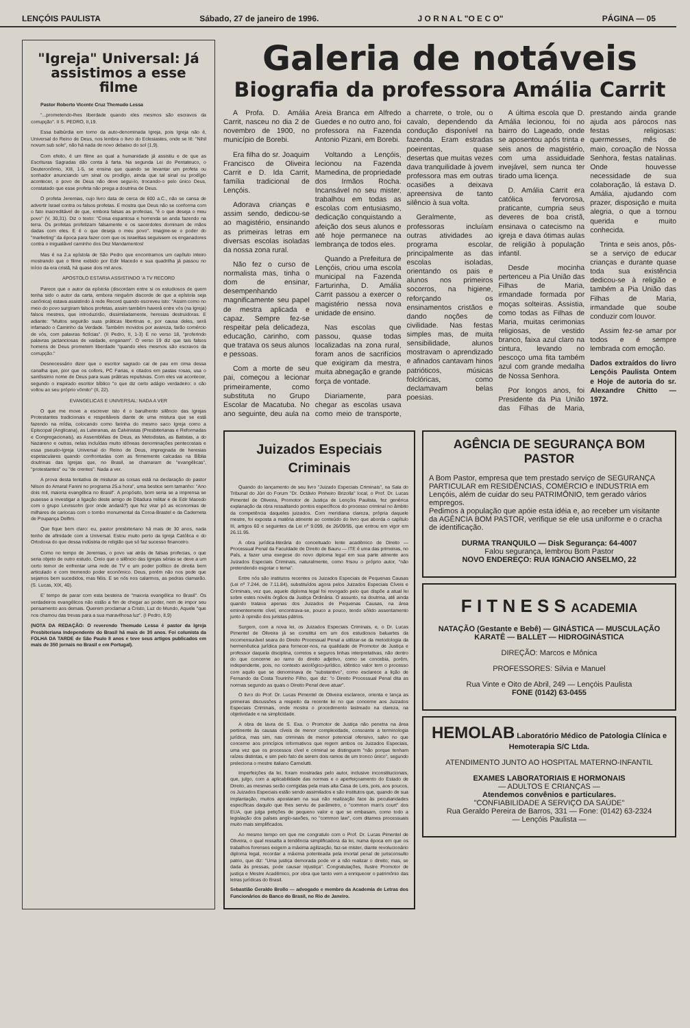LENÇÓIS PAULISTA Sábado, 27 de janeiro de 1996. J O R N A L "O E C O" PÁGINA — 05
"Igreja" Universal: Já assistimos a esse filme
Pastor Roberto Vicente Cruz Themudo Lessa
"...prometendo-lhes liberdade quando eles mesmos são escravos da corrupção". II S. PEDRO, II,19.
Essa balbúrdia em torno da auto-denominada Igreja, pois Igreja não é, Universal do Reino de Deus, nos lembra o livro do Eclesiastes, onde se lê: "Nihil novum sub sole", não há nada de novo debaixo do sol (1,9).
Com efeito, é um filme ao qual a humanidade já assistiu e de que as Escrituras Sagradas dão conta à farta. Na segunda Lei do Pentateuco, o Deuteronômio, XIII, 1-5, se ensina que quando se levantar um profeta ou sonhador anunciando um sinal ou prodígio, ainda que tal sinal ou prodígio acontecer, o povo de Deus não deve segui-lo, trocando-o pelo único Deus, constatado que esse profeta não prega a doutrina de Deus.
O profeta Jeremias, cujo livro data de cerca de 600 a.C., não se cansa de advertir Israel contra os falsos profetas. E mostra que Deus não se conforma com o fato inacreditável de que, embora falsas as profecias, "é o que deseja o meu povo" (V, 30,31). Diz o texto: "Coisa espantosa e horrenda se anda fazendo na terra. Os profetas profetizam falsamente e os sacerdotes dominam de mãos dadas com eles. E é o que deseja o meu povo". Imagine-se o poder do "marketing" da época para fazer com que os israelitas seguissem os enganadores contra o inigualável caminho dos Dez Mandamentos!
Mas é na 2.a epístola de São Pedro que encontramos um capítulo inteiro mostrando que o filme exibido por Edir Macedo e sua quadrilha já passou no início da era cristã, há quase dois mil anos.
APOSTOLO ESTARIA ASSISTINDO 'A TV RECORD
Parece que o autor da epístola (discordam entre si os estudiosos de quem tenha sido o autor da carta, embora ninguém discorde de que a epístola seja canônica) estava assistindo à rede Record quando escreveu isto: "Assim como no meio do povo surgiram falsos profetas, assim também haverá entre vós (na Igreja) falsos mestres, que introduzirão, dissimiladamente, heresias destruidoras. E adiante: "Muitos seguirão suas práticas libertinas e, por causa deles, será infamado o Caminho da Verdade. Também movidos por avareza, farão comércio de vós, com palavras fictícias". (II Pedro, II, 1-3) E no verso 18, "proferindo palavras jactanciosas de vaidade, enganam". O verso 19 diz que tais falsos homens de Deus prometem liberdade "quando eles mesmos são escravos da corrupção."
Desnecessário dizer que o escritor sagrado cai de pau em cima dessa canalha que, pior que os collors, PC Farias, e citados em pastas rosas, usa o santíssimo nome de Deus para suas práticas repulsivas. Com eles vai acontecer, segundo o inspirado escritor bíblico "o que diz certo adágio verdadeiro: o cão voltou ao seu próprio vômito" (II, 22).
EVANGELICAS E UNIVERSAL: NADA A VER
O que me move a escrever isto é o barulhento silêncio das Igrejas Protestantes tradicionais e respeitáveis diante de uma mistura que se está fazendo na mídia, colocando como farinha do mesmo saco Igreja como a Episcopal (Anglicana), as Luteranas, as Calvinistas (Presbiterianas e Reformadas e Congregacionais), as Assembléias de Deus, as Metodistas, as Batistas, a do Nazareno e outras, nelas incluídas muito idôneas denominações pentecostais e essa pseudo-Igreja Universal do Reino de Deus, impregnada de heresias espetaculares quando confrontadas com as firmemente calcadas na Bíblia doutrinas das Igrejas que, no Brasil, se chamaram de "evangélicas", "protestantes" ou "de crentes". Nada a ver.
A prova desta tentativa de misturar as coisas está na declaração do pastor Nilson do Amaral Fanini no programa 25.a hora", uma bestice sem tamanho: "Ano dois mil, maioria evangélica no Brasil". A propósito, bom seria se a imprensa se pusesse a investigar a ligação deste amigo de Ditadura militar e de Edir Macedo com o grupo Levissohn (por onde andará?) que fez virar pó as economias de milhares de cariocas com o tombo monumental da Coroa-Brastel e da Caderneta de Poupança Delfim.
Que fique bem claro: eu, pastor presbiteriano há mais de 30 anos, nada tenho de afinidade com a Universal. Estou muito perto da Igreja Católica e do Ortodoxa do que dessa indústria de religião que só faz sucesso financeiro.
Como no tempo de Jeremias, o povo vai atrás de falsas profecias, o que seria objeto de outro estudo. Creio que o silêncio das Igrejas sérias se deve a um certo temor de enfrentar uma rede de TV e um poder político de direita bem articulado e com tremendo poder econômico. Deus, porém não nos pede que sejamos bem sucedidos, mas fiéis. E se nós nos calarmos, as pedras clamarão. (S. Lucas, XIX, 40).
E' tempo de parar com esta besteira de "maioria evangélica no Brasil". Os verdadeiros evangélicos não estão a fim de chegar ao poder, nem de impor seu pensamento aos demais. Querem proclamar a Cristo, Luz do Mundo, Aquele "que nos chamou das trevas para a sua maravilhosa luz". (I Pedro, II,9)
(NOTA DA REDAÇÃO: O reverendo Themudo Lessa é pastor da Igreja Presbiteriana Independente do Brasil há mais de 30 anos. Foi colunista da FOLHA DA TARDE de São Paulo 8 anos e teve seus artigos publicados em mais de 350 jornais no Brasil e em Portugal).
Galeria de notáveis
Biografia da professora Amália Carrit
A Profa. D. Amália Carrit, nasceu no dia 2 de novembro de 1900, no município de Borebi.
Era filha do sr. Joaquim Francisco de Oliveira Carrit e D. Ida Carrit, família tradicional de Lençóis.
Adorava crianças e assim sendo, dedicou-se ao magistério, ensinando as primeiras letras em diversas escolas isoladas da nossa zona rural.
Não fez o curso de normalista mas, tinha o dom de ensinar, desempenhando magnificamente seu papel de mestra aplicada e capaz. Sempre fez-se respeitar pela delicadeza, educação, carinho, com que tratava os seus alunos e pessoas.
Com a morte de seu pai, começou a lecionar primeiramente, como substituta no Grupo Escolar de Macatuba. No ano seguinte, deu aula na Areia Branca em Alfredo Guedes e no outro ano, foi professora na Fazenda Antonio Pizani, em Borebi.
Voltando a Lençóis, lecionou na Fazenda Mamedina, de propriedade dos Irmãos Rocha. Incansável no seu mister, trabalhou em todas as escolas com entusiasmo, dedicação conquistando a afeição dos seus alunos e até hoje permanece na lembrança de todos eles.
Quando a Prefeitura de Lençóis, criou uma escola municipal na Fazenda Farturinha, D. Amália Carrit passou a exercer o magistério nessa nova unidade de ensino.
Nas escolas que passou, quase todas localizadas na zona rural, foram anos de sacrifícios que exigiram da mestra, muita abnegação e grande força de vontade.
Diariamente, para chegar as escolas usava como meio de transporte, a charrete, o trole, ou o cavalo, dependendo da condução disponível na fazenda. Eram estradas poeirentas, quase desertas que muitas vezes dava tranquilidade à jovem professora mas em outras ocasiões a deixava apreensiva de tanto silêncio à sua volta.
Geralmente, as professoras incluíam outras atividades ao programa escolar, principalmente as das escolas isoladas, orientando os pais e alunos nos primeiros socorros, na higiene, reforçando os ensinamentos cristãos e dando noções de civilidade. Nas festas simples mas, de muita sensibilidade, alunos mostravam o aprendizado e afinados cantavam hinos patrióticos, músicas folclóricas, como declamavam belas poesias.
A última escola que D. Amália lecionou, foi no bairro do Lageado, onde se aposentou após trinta e seis anos de magistério, com uma assiduidade invejável, sem nunca ter tirado uma licença.
D. Amália Carrit era católica fervorosa, praticante, cumpria seus deveres de boa cristã, ensinava o catecismo na igreja e dava ótimas aulas de religião à população infantil.
Desde mocinha pertenceu a Pia União das Filhas de Maria, irmandade formada por moças solteiras. Assistia, como todas as Filhas de Maria, muitas cerimonias religiosas, de vestido branco, faixa azul claro na cintura, levando no pescoço uma fita também azul com grande medalha de Nossa Senhora.
Por longos anos, foi Presidente da Pia União das Filhas de Maria, prestando ainda grande ajuda aos párocos nas festas religiosas: quermesses, mês de maio, coroação de Nossa Senhora, festas natalinas. Onde houvesse necessidade de sua colaboração, lá estava D. Amália, ajudando com prazer, disposição e muita alegria, o que a tornou querida e muito conhecida.
Trinta e seis anos, pôs-se a serviço de educar crianças e durante quase toda sua existência dedicou-se à religião e também a Pia União das Filhas de Maria, irmandade que soube conduzir com louvor.
Assim fez-se amar por todos e é sempre lembrada com emoção.
Dados extraídos do livro Lençóis Paulista Ontem e Hoje de autoria do sr. Alexandre Chitto — 1972.
Juizados Especiais Criminais
Quando do lançamento de seu livro "Juizado Especiais Criminais", na Sala do Tribunal do Júri do Forum "Dr. Octávio Pinheiro Brizolla" local, o Prof. Dr. Lucas Pimentel de Oliveira, Promotor de Justiça de Lençóis Paulista, fez genérica explanação da obra ressaltando pontos específicos do processo criminal no âmbito da competência daqueles juizados. Com meridiana clareza, própria daquele mestre, foi exposta a matéria atinente ao conteúdo do livro que aborda o capítulo III, artigos 60 e seguintes da Lei nº 9.099, de 26/09/95, que entrou em vigor em 26.11.95.
A obra jurídica-literária do conceituado lente acadêmico de Direito — Processual Penal da Faculdade de Direito de Bauru — ITE é uma das primeiras, no País, a fazer uma exegese do novo diploma legal em sua parte atinente aos Juizados Especiais Criminais, naturalmente, como frisou o próprio autor, "não pretendendo esgotar o tema".
Entre nós são institutos recentes os Juizados Especiais de Pequenas Causas (Lei nº 7.244, de 7.11.84), substituídos agora pelos Juizados Especiais Cíveis e Criminais, vez que, aquele diploma legal foi revogado pelo que dispõe a atual lei sobre estes novéis órgãos da Justiça Ordinária. O assunto, na doutrina, até ainda quando tratava apenas dos Juizados de Pequenas Causas, na área eminentemente cível, encontrava-se, pouco a pouco, tendo sólido assentamento junto à opinião dos juristas pátrios.
Surgem, com a nova lei, os Juizados Especiais Criminais, e, o Dr. Lucas Pimentel de Oliveira já se constitui em um dos estudiosos baluartes da incomensurável seara do Direito Processual Penal a utilizar-se da metodologia da hermenêutica jurídica para fornecer-nos, na qualidade de Promotor de Justiça e professor daquela disciplina, corretos e seguros linhas interpretativas, não dentro do que concerne ao ramo do direito adjetivo, como se concebia, porém, independente, pois, no contexto axiológico-jurídico, idêntico valor tem o processo com aquilo que se denominava de "substantivo", como esclarece a lição de Fernando da Costa Tourinho Filho, que diz: "o Direito Processual Penal dita as normas segundo as quais o Direito Penal deve atuar".
O livro do Prof. Dr. Lucas Pimentel de Oliveira esclarece, orienta e lança as primeiras discussões a respeito da recente lei no que concerne aos Juizados Especiais Criminais, onde mostra o procedimento lastreado na clareza, na objetividade e na simplicidade.
A obra de lavra de S. Exa. o Promotor de Justiça não penetra na área pertinente às causas cíveis de menor complexidade, consoante a terminologia jurídica, mas sim, nas criminais de menor potencial ofensivo, salvo no que concerne aos princípios informativos que regem ambos os Juizados Especiais, uma vez que os processos cível e criminal se distinguem "não porque tenham raízes distintas, e sim pelo fato de serem dois ramos de um tronco único", segundo preleciona o mestre italiano Carnelutti.
Imperfeições da lei, foram mostradas pelo autor, inclusive inconstitucionais, que, julgo, com a aplicabilidade das normas e o aperfeiçoamento do Estado de Direito, as mesmas serão corrigidas pela mais alta Casa de Leis, pois, aos poucos, os Juizados Especiais estão sendo assimilados e são institutos que, quando de sua implantação, muitos apostaram na sua não realização face às peculiaridades específicas daquilo que lhes serviu de parâmetro, o "common man's court" dos EUA, que julga petições de pequeno valor e que se embasam, como todo a legislação dos países anglo-saxões, no "common law", com ditames processuais muito mais simplificados.
Ao mesmo tempo em que me congratulo com o Prof. Dr. Lucas Pimentel de Oliveira, o qual ressalta a tendência simplificadora da lei, numa época em que os trabalhos forenses exigem a máxima agilização, faz-se mister, diante revolucionário diploma legal, recordar a máxima potenteada pela imortal penal de jurisconsulto patrio, que diz: "Uma justiça demorada pode vir a não realizar o direito; mas, se dada às pressas, pode causar injustiça". Congratulações, Ilustre Promotor de justiça e Mestre Acadêmico, por obra que tanto vem a enriquecer o patrimônio das letras jurídicas do Brasil.
Sebastião Geraldo Brollo — advogado e membro da Academia de Letras dos Funcionários do Banco do Brasil, no Rio de Janeiro.
AGÊNCIA DE SEGURANÇA BOM PASTOR
A Bom Pastor, empresa que tem prestado serviço de SEGURANÇA PARTICULAR em RESIDÊNCIAS, COMÉRCIO e INDUSTRIA em Lençóis, além de cuidar do seu PATRIMÔNIO, tem gerado vários empregos.
Pedimos à população que apóie esta idéia e, ao receber um visitante da AGÊNCIA BOM PASTOR, verifique se ele usa uniforme e o cracha de identificação.
DURMA TRANQUILO — Disk Segurança: 64-4007
Falou segurança, lembrou Bom Pastor
NOVO ENDEREÇO: RUA IGNACIO ANSELMO, 22
F I T N E S S ACADEMIA
NATAÇÃO (Gestante e Bebê) — GINÁSTICA — MUSCULAÇÃO
KARATÊ — BALLET — HIDROGINÁSTICA
DIREÇÃO: Marcos e Mônica
PROFESSORES: Silvia e Manuel
Rua Vinte e Oito de Abril, 249 — Lençóis Paulista
FONE (0142) 63-0455
HEMOLAB Laboratório Médico de Patologia Clínica e Hemoterapia S/C Ltda.
ATENDIMENTO JUNTO AO HOSPITAL MATERNO-INFANTIL
EXAMES LABORATORIAIS E HORMONAIS
— ADULTOS E CRIANÇAS —
Atendemos convênios e particulares.
"CONFIABILIDADE A SERVIÇO DA SAÚDE"
Rua Geraldo Pereira de Barros, 331 — Fone: (0142) 63-2324
— Lençóis Paulista —